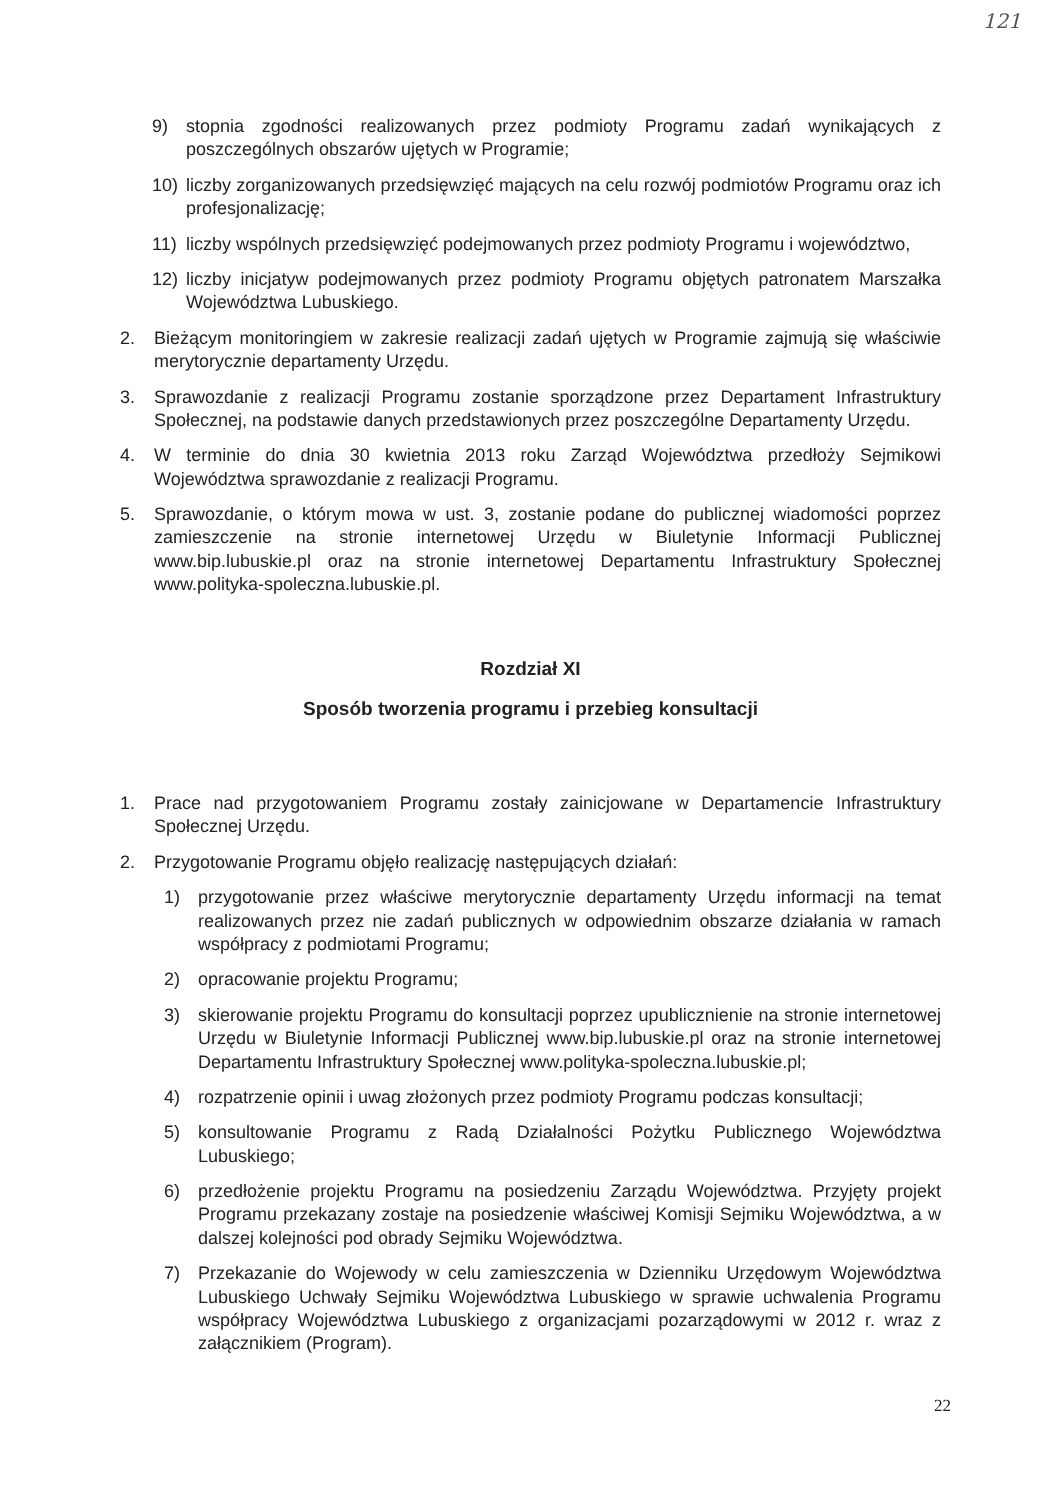121
9) stopnia zgodności realizowanych przez podmioty Programu zadań wynikających z poszczególnych obszarów ujętych w Programie;
10) liczby zorganizowanych przedsięwzięć mających na celu rozwój podmiotów Programu oraz ich profesjonalizację;
11) liczby wspólnych przedsięwzięć podejmowanych przez podmioty Programu i województwo,
12) liczby inicjatyw podejmowanych przez podmioty Programu objętych patronatem Marszałka Województwa Lubuskiego.
2. Bieżącym monitoringiem w zakresie realizacji zadań ujętych w Programie zajmują się właściwie merytorycznie departamenty Urzędu.
3. Sprawozdanie z realizacji Programu zostanie sporządzone przez Departament Infrastruktury Społecznej, na podstawie danych przedstawionych przez poszczególne Departamenty Urzędu.
4. W terminie do dnia 30 kwietnia 2013 roku Zarząd Województwa przedłoży Sejmikowi Województwa sprawozdanie z realizacji Programu.
5. Sprawozdanie, o którym mowa w ust. 3, zostanie podane do publicznej wiadomości poprzez zamieszczenie na stronie internetowej Urzędu w Biuletynie Informacji Publicznej www.bip.lubuskie.pl oraz na stronie internetowej Departamentu Infrastruktury Społecznej www.polityka-spoleczna.lubuskie.pl.
Rozdział XI
Sposób tworzenia programu i przebieg konsultacji
1. Prace nad przygotowaniem Programu zostały zainicjowane w Departamencie Infrastruktury Społecznej Urzędu.
2. Przygotowanie Programu objęło realizację następujących działań:
1) przygotowanie przez właściwe merytorycznie departamenty Urzędu informacji na temat realizowanych przez nie zadań publicznych w odpowiednim obszarze działania w ramach współpracy z podmiotami Programu;
2) opracowanie projektu Programu;
3) skierowanie projektu Programu do konsultacji poprzez upublicznienie na stronie internetowej Urzędu w Biuletynie Informacji Publicznej www.bip.lubuskie.pl oraz na stronie internetowej Departamentu Infrastruktury Społecznej www.polityka-spoleczna.lubuskie.pl;
4) rozpatrzenie opinii i uwag złożonych przez podmioty Programu podczas konsultacji;
5) konsultowanie Programu z Radą Działalności Pożytku Publicznego Województwa Lubuskiego;
6) przedłożenie projektu Programu na posiedzeniu Zarządu Województwa. Przyjęty projekt Programu przekazany zostaje na posiedzenie właściwej Komisji Sejmiku Województwa, a w dalszej kolejności pod obrady Sejmiku Województwa.
7) Przekazanie do Wojewody w celu zamieszczenia w Dzienniku Urzędowym Województwa Lubuskiego Uchwały Sejmiku Województwa Lubuskiego w sprawie uchwalenia Programu współpracy Województwa Lubuskiego z organizacjami pozarządowymi w 2012 r. wraz z załącznikiem (Program).
22